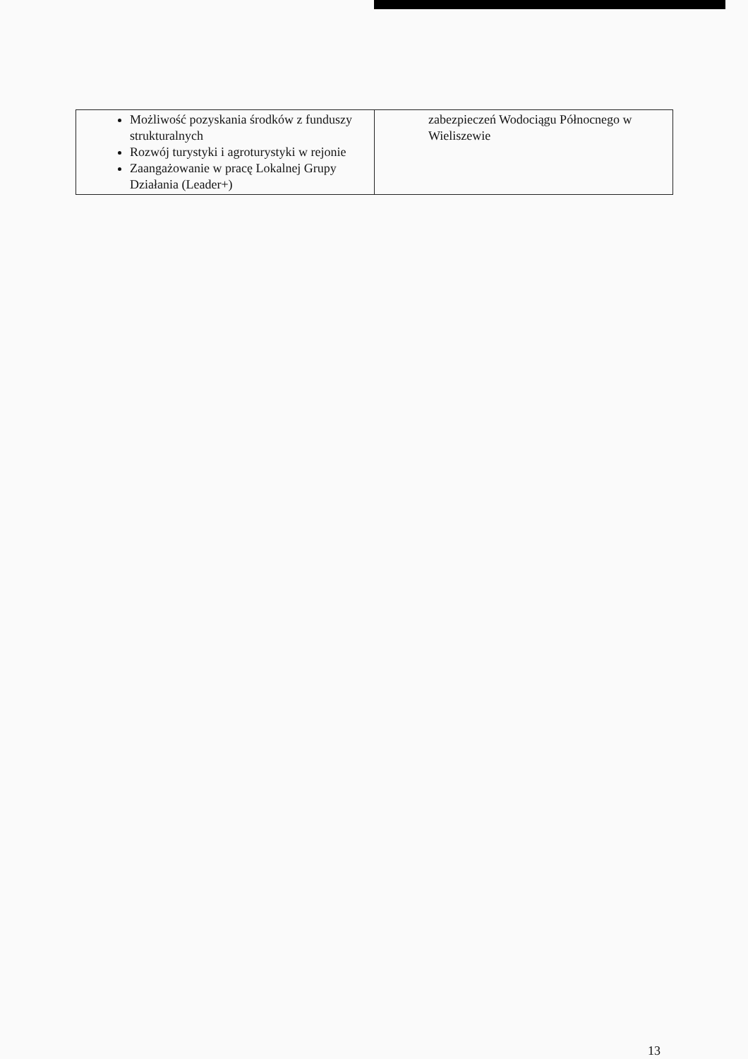| Możliwość pozyskania środków z funduszy strukturalnych Rozwój turystyki i agroturystyki w rejonie Zaangażowanie w pracę Lokalnej Grupy Działania (Leader+) | zabezpieczeń Wodociągu Północnego w Wieliszewie |
13